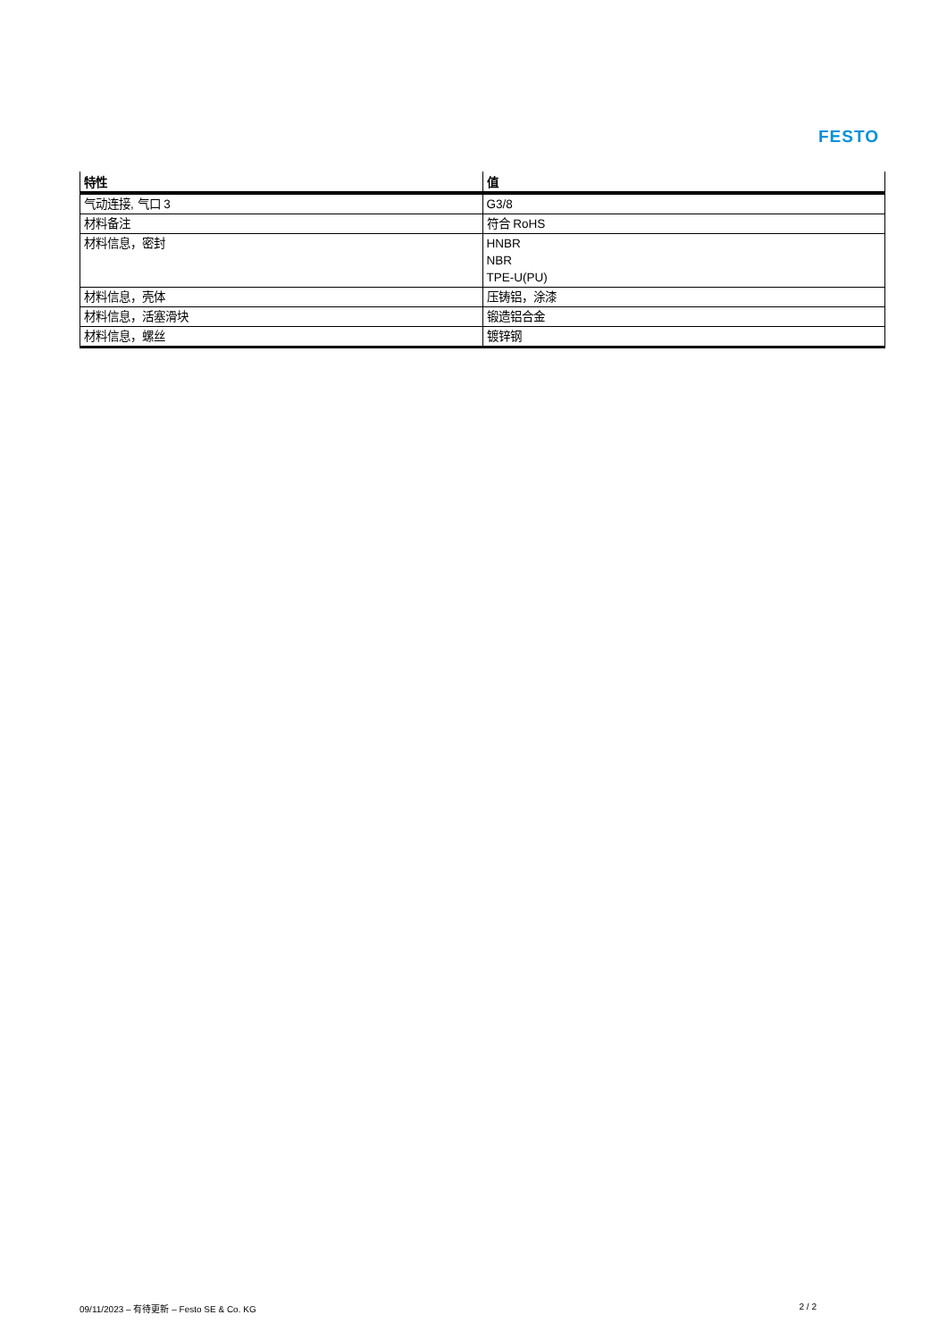FESTO
| 特性 | 值 |
| --- | --- |
| 气动连接, 气口 3 | G3/8 |
| 材料备注 | 符合 RoHS |
| 材料信息，密封 | HNBR NBR TPE-U(PU) |
| 材料信息，壳体 | 压铸铝，涂漆 |
| 材料信息，活塞滑块 | 锻造铝合金 |
| 材料信息，螺丝 | 镀锌钢 |
09/11/2023 – 有待更新 – Festo SE & Co. KG 2 / 2